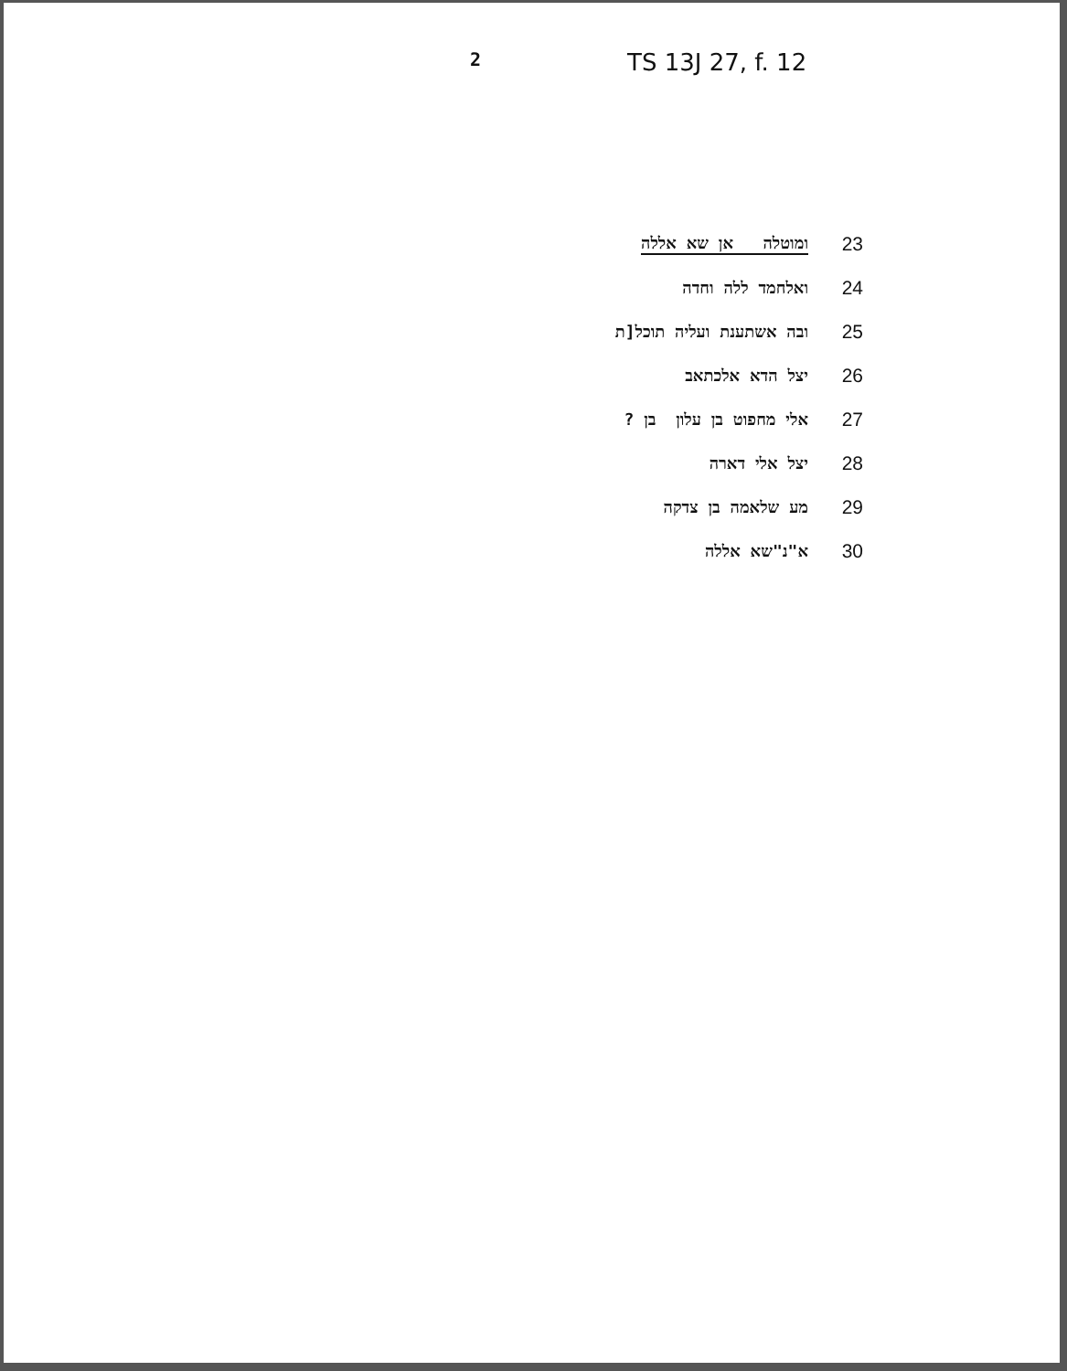2 TS 13J 27, f. 12
ומוטלה אן שא אללה 23
ואלחמד ללה וחדה 24
ובה אשתענת ועליה תוכל[ת 25
יצל הדא אלכתאב 26
אלי מחפוט בן עלון בן ? 27
יצל אלי דארה 28
מע שלאמה בן צדקה 29
א"נ"שא אללה 30